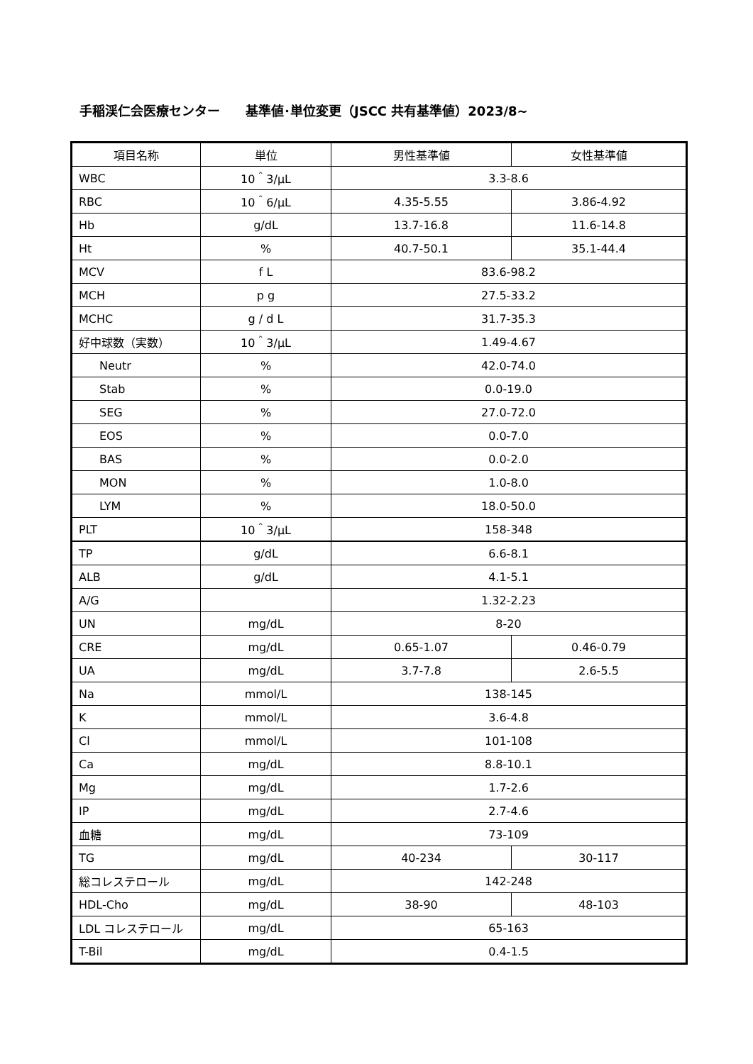手稲渓仁会医療センター　　基準値･単位変更（JSCC 共有基準値）2023/8~
| 項目名称 | 単位 | 男性基準値 | 女性基準値 |
| --- | --- | --- | --- |
| WBC | 10＾3/μL | 3.3-8.6 | |
| RBC | 10＾6/μL | 4.35-5.55 | 3.86-4.92 |
| Hb | g/dL | 13.7-16.8 | 11.6-14.8 |
| Ht | % | 40.7-50.1 | 35.1-44.4 |
| MCV | f L | 83.6-98.2 | |
| MCH | p g | 27.5-33.2 | |
| MCHC | g / d L | 31.7-35.3 | |
| 好中球数（実数） | 10＾3/μL | 1.49-4.67 | |
| Neutr | % | 42.0-74.0 | |
| Stab | % | 0.0-19.0 | |
| SEG | % | 27.0-72.0 | |
| EOS | % | 0.0-7.0 | |
| BAS | % | 0.0-2.0 | |
| MON | % | 1.0-8.0 | |
| LYM | % | 18.0-50.0 | |
| PLT | 10＾3/μL | 158-348 | |
| TP | g/dL | 6.6-8.1 | |
| ALB | g/dL | 4.1-5.1 | |
| A/G | | 1.32-2.23 | |
| UN | mg/dL | 8-20 | |
| CRE | mg/dL | 0.65-1.07 | 0.46-0.79 |
| UA | mg/dL | 3.7-7.8 | 2.6-5.5 |
| Na | mmol/L | 138-145 | |
| K | mmol/L | 3.6-4.8 | |
| Cl | mmol/L | 101-108 | |
| Ca | mg/dL | 8.8-10.1 | |
| Mg | mg/dL | 1.7-2.6 | |
| IP | mg/dL | 2.7-4.6 | |
| 血糖 | mg/dL | 73-109 | |
| TG | mg/dL | 40-234 | 30-117 |
| 総コレステロール | mg/dL | 142-248 | |
| HDL-Cho | mg/dL | 38-90 | 48-103 |
| LDL コレステロール | mg/dL | 65-163 | |
| T-Bil | mg/dL | 0.4-1.5 | |